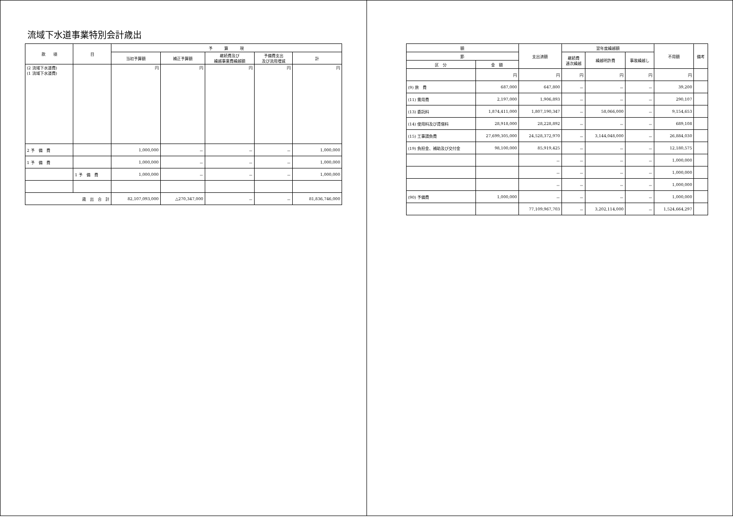流域下水道事業特別会計歳出
| 款 項 | 目 | 予 算 現 | | | | |
| --- | --- | --- | --- | --- | --- | --- |
| | | 当初予算額 | 補正予算額 | 継続費及び 繰越事業費繰越額 | 予備費支出 及び流用増減 | 計 |
| (2 流域下水道費) (1 流域下水道費) | | 円 | 円 | 円 | 円 | 円 |
| 2 予 備 費 | | 1,000,000 | － | － | － | 1,000,000 |
| 1 予 備 費 | | 1,000,000 | － | － | － | 1,000,000 |
| | 1 予 備 費 | 1,000,000 | － | － | － | 1,000,000 |
| 歳 出 合 計 | | 82,107,093,000 | △270,347,000 | － | － | 81,836,746,000 |
| 額 | | 支出済額 | 翌年度繰越額 | | | 不用額 | 備考 |
| --- | --- | --- | --- | --- | --- | --- | --- |
| 節 | | | 継続費 逓次繰越 | 繰越明許費 | 事故繰越し | | |
| 区 分 | 金 額 | | | | | | |
| | 円 | 円 | 円 | 円 | 円 | 円 | |
| (9) 旅 費 | 687,000 | 647,800 | － | － | － | 39,200 | |
| (11) 需用費 | 2,197,000 | 1,906,893 | － | － | － | 290,107 | |
| (13) 委託料 | 1,874,411,000 | 1,807,190,347 | － | 58,066,000 | － | 9,154,653 | |
| (14) 使用料及び賃借料 | 28,918,000 | 28,228,892 | － | － | － | 689,108 | |
| (15) 工事請負費 | 27,699,305,000 | 24,528,372,970 | － | 3,144,048,000 | － | 26,884,030 | |
| (19) 負担金、補助及び交付金 | 98,100,000 | 85,919,425 | － | － | － | 12,180,575 | |
| | | － | － | － | － | 1,000,000 | |
| | | － | － | － | － | 1,000,000 | |
| | | － | － | － | － | 1,000,000 | |
| (90) 予備費 | 1,000,000 | － | － | － | － | 1,000,000 | |
| | | 77,109,967,703 | － | 3,202,114,000 | － | 1,524,664,297 | |